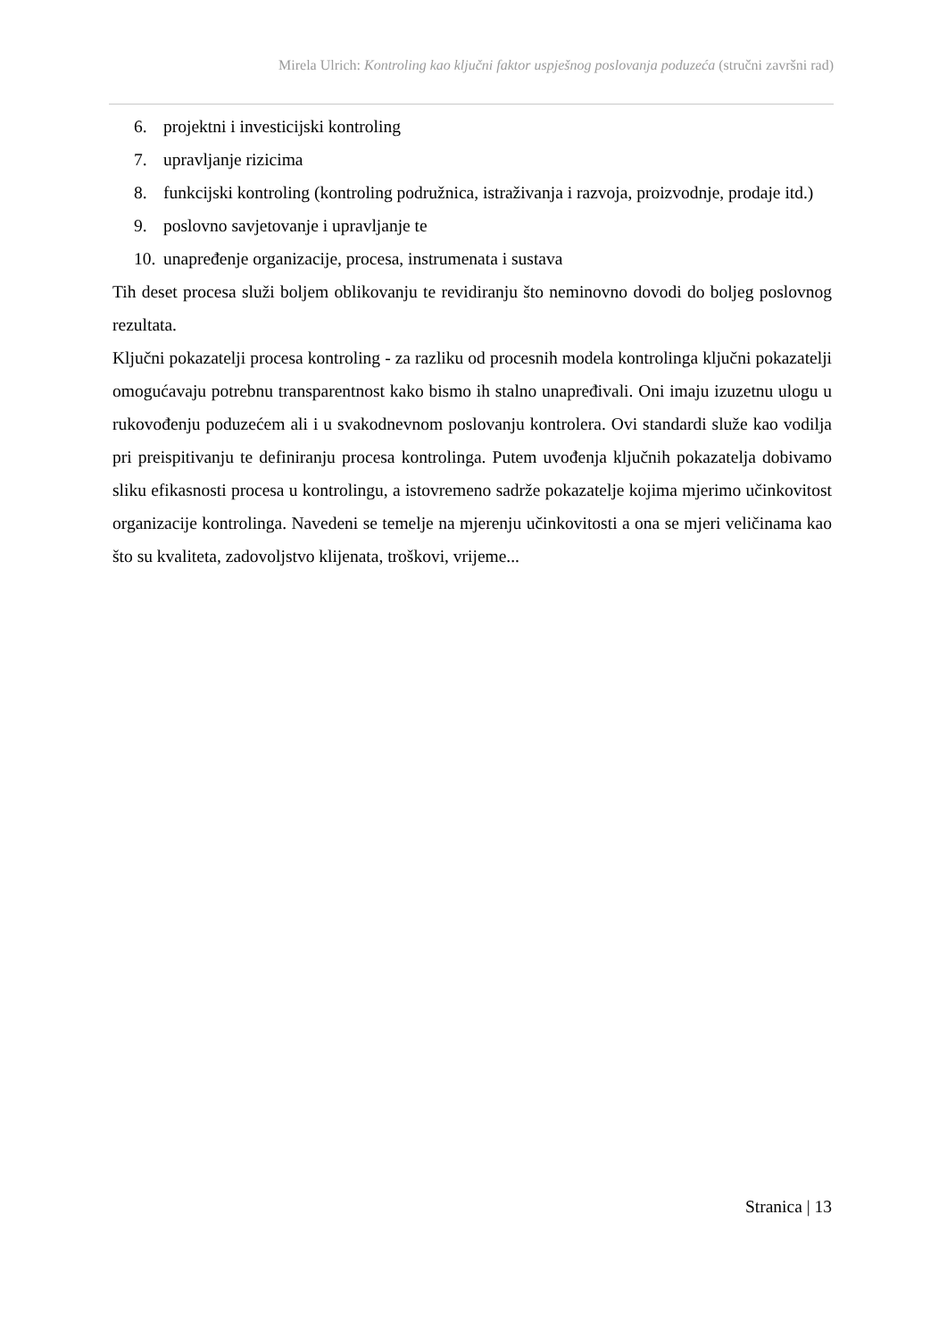Mirela Ulrich: Kontroling kao ključni faktor uspješnog poslovanja poduzeća (stručni završni rad)
6. projektni i investicijski kontroling
7. upravljanje rizicima
8. funkcijski kontroling (kontroling podružnica, istraživanja i razvoja, proizvodnje, prodaje itd.)
9. poslovno savjetovanje i upravljanje te
10. unapređenje organizacije, procesa, instrumenata i sustava
Tih deset procesa služi boljem oblikovanju te revidiranju što neminovno dovodi do boljeg poslovnog rezultata.
Ključni pokazatelji procesa kontroling - za razliku od procesnih modela kontrolinga ključni pokazatelji omogućavaju potrebnu transparentnost kako bismo ih stalno unapređivali. Oni imaju izuzetnu ulogu u rukovođenju poduzećem ali i u svakodnevnom poslovanju kontrolera. Ovi standardi služe kao vodilja pri preispitivanju te definiranju procesa kontrolinga. Putem uvođenja ključnih pokazatelja dobivamo sliku efikasnosti procesa u kontrolingu, a istovremeno sadrže pokazatelje kojima mjerimo učinkovitost organizacije kontrolinga. Navedeni se temelje na mjerenju učinkovitosti a ona se mjeri veličinama kao što su kvaliteta, zadovoljstvo klijenata, troškovi, vrijeme...
Stranica | 13